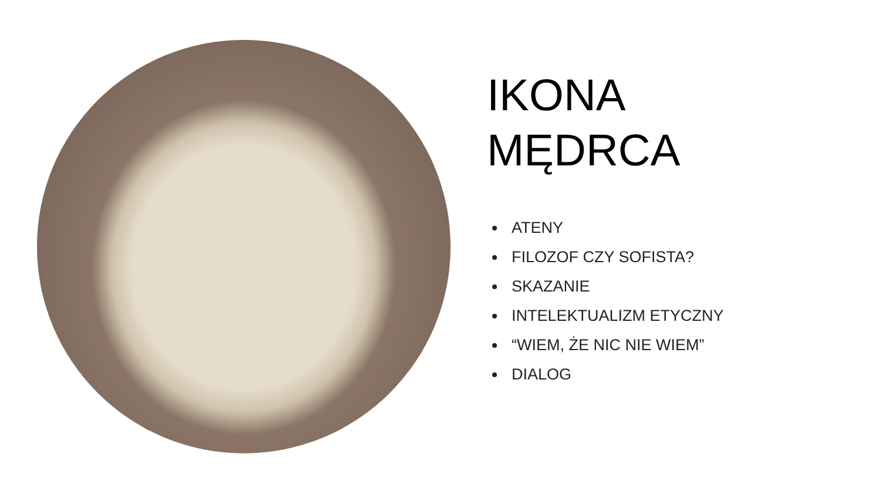IKONA
MĘDRCA
ATENY
FILOZOF CZY SOFISTA?
SKAZANIE
INTELEKTUALIZM ETYCZNY
“WIEM, ŻE NIC NIE WIEM”
DIALOG